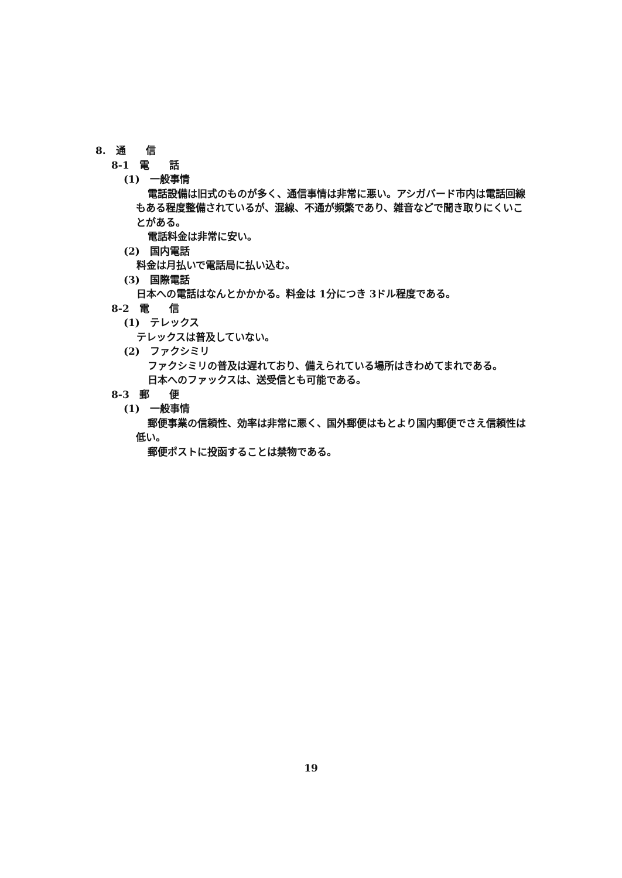8.　通　　信
8-1　電　　話
(1)　一般事情
電話設備は旧式のものが多く、通信事情は非常に悪い。アシガバード市内は電話回線もある程度整備されているが、混線、不通が頻繁であり、雑音などで聞き取りにくいことがある。
電話料金は非常に安い。
(2)　国内電話
料金は月払いで電話局に払い込む。
(3)　国際電話
日本への電話はなんとかかかる。料金は 1分につき 3ドル程度である。
8-2　電　　信
(1)　テレックス
テレックスは普及していない。
(2)　ファクシミリ
ファクシミリの普及は遅れており、備えられている場所はきわめてまれである。
日本へのファックスは、送受信とも可能である。
8-3　郵　　便
(1)　一般事情
郵便事業の信頼性、効率は非常に悪く、国外郵便はもとより国内郵便でさえ信頼性は低い。
郵便ポストに投函することは禁物である。
19